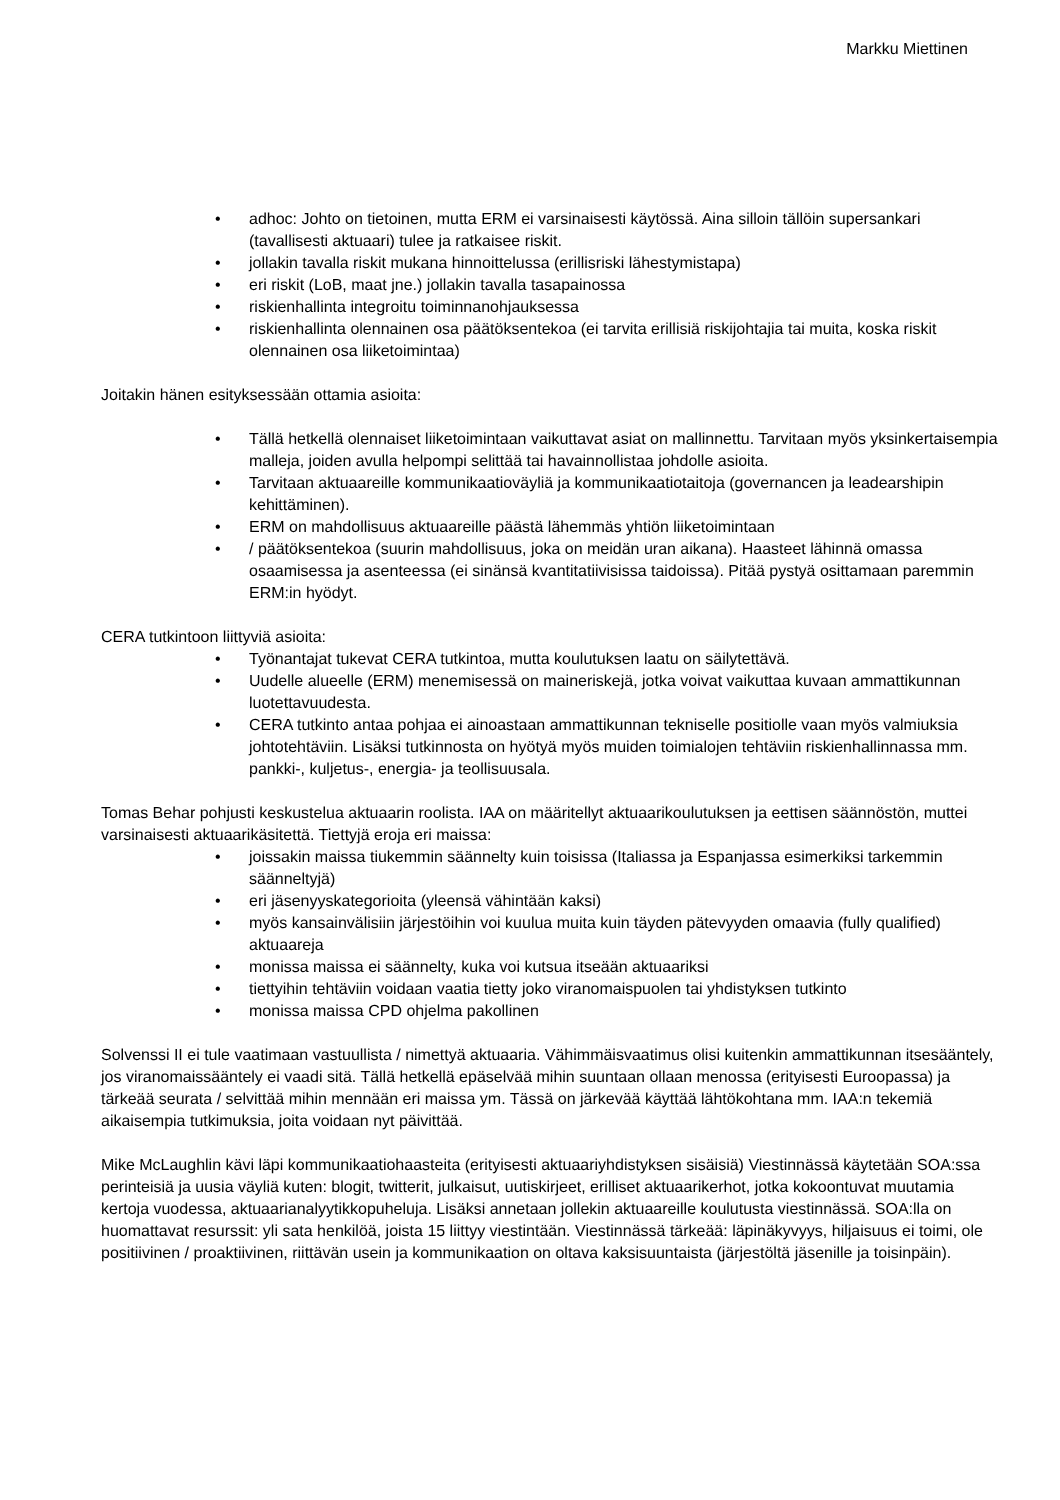Markku Miettinen
• adhoc: Johto on tietoinen, mutta ERM ei varsinaisesti käytössä. Aina silloin tällöin supersankari (tavallisesti aktuaari) tulee ja ratkaisee riskit.
• jollakin tavalla riskit mukana hinnoittelussa (erillisriski lähestymistapa)
• eri riskit (LoB, maat jne.) jollakin tavalla tasapainossa
• riskienhallinta integroitu toiminnanohjauksessa
• riskienhallinta olennainen osa päätöksentekoa (ei tarvita erillisiä riskijohtajia tai muita, koska riskit olennainen osa liiketoimintaa)
Joitakin hänen esityksessään ottamia asioita:
• Tällä hetkellä olennaiset liiketoimintaan vaikuttavat asiat on mallinnettu. Tarvitaan myös yksinkertaisempia malleja, joiden avulla helpompi selittää tai havainnollistaa johdolle asioita.
• Tarvitaan aktuaareille kommunikaatioväyliä ja kommunikaatiotaitoja (governancen ja leadearshipin kehittäminen).
• ERM on mahdollisuus aktuaareille päästä lähemmäs yhtiön liiketoimintaan
• / päätöksentekoa (suurin mahdollisuus, joka on meidän uran aikana). Haasteet lähinnä omassa osaamisessa ja asenteessa (ei sinänsä kvantitatiivisissa taidoissa). Pitää pystyä osittamaan paremmin ERM:in hyödyt.
CERA tutkintoon liittyviä asioita:
• Työnantajat tukevat CERA tutkintoa, mutta koulutuksen laatu on säilytettävä.
• Uudelle alueelle (ERM) menemisessä on maineriskejä, jotka voivat vaikuttaa kuvaan ammattikunnan luotettavuudesta.
• CERA tutkinto antaa pohjaa ei ainoastaan ammattikunnan tekniselle positiolle vaan myös valmiuksia johtotehtäviin. Lisäksi tutkinnosta on hyötyä myös muiden toimialojen tehtäviin riskienhallinnassa mm. pankki-, kuljetus-, energia- ja teollisuusala.
Tomas Behar pohjusti keskustelua aktuaarin roolista. IAA on määritellyt aktuaarikoulutuksen ja eettisen säännöstön, muttei varsinaisesti aktuaarikäsitettä. Tiettyjä eroja eri maissa:
• joissakin maissa tiukemmin säännelty kuin toisissa (Italiassa ja Espanjassa esimerkiksi tarkemmin säänneltyjä)
• eri jäsenyyskategorioita (yleensä vähintään kaksi)
• myös kansainvälisiin järjestöihin voi kuulua muita kuin täyden pätevyyden omaavia (fully qualified) aktuaareja
• monissa maissa ei säännelty, kuka voi kutsua itseään aktuaariksi
• tiettyihin tehtäviin voidaan vaatia tietty joko viranomaispuolen tai yhdistyksen tutkinto
• monissa maissa CPD ohjelma pakollinen
Solvenssi II ei tule vaatimaan vastuullista / nimettyä aktuaaria. Vähimmäisvaatimus olisi kuitenkin ammattikunnan itsesääntely, jos viranomaissääntely ei vaadi sitä. Tällä hetkellä epäselvää mihin suuntaan ollaan menossa (erityisesti Euroopassa) ja tärkeää seurata / selvittää mihin mennään eri maissa ym. Tässä on järkevää käyttää lähtökohtana mm. IAA:n tekemiä aikaisempia tutkimuksia, joita voidaan nyt päivittää.
Mike McLaughlin kävi läpi kommunikaatiohaasteita (erityisesti aktuaariyhdistyksen sisäisiä) Viestinnässä käytetään SOA:ssa perinteisiä ja uusia väyliä kuten: blogit, twitterit, julkaisut, uutiskirjeet, erilliset aktuaarikerhot, jotka kokoontuvat muutamia kertoja vuodessa, aktuaarianalyytikkopuheluja. Lisäksi annetaan jollekin aktuaareille koulutusta viestinnässä. SOA:lla on huomattavat resurssit: yli sata henkilöä, joista 15 liittyy viestintään. Viestinnässä tärkeää: läpinäkyvyys, hiljaisuus ei toimi, ole positiivinen / proaktiivinen, riittävän usein ja kommunikaation on oltava kaksisuuntaista (järjestöltä jäsenille ja toisinpäin).